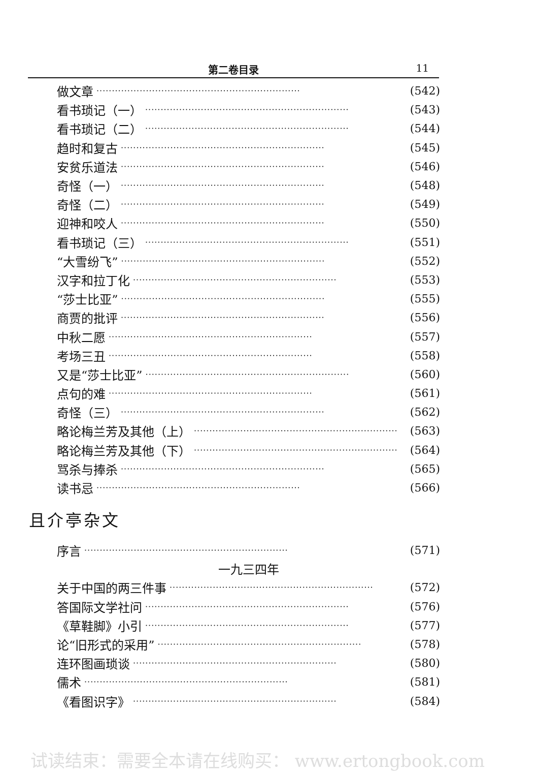第二卷目录 11
做文章 ·································································· (542)
看书琐记（一） ·································································· (543)
看书琐记（二） ·································································· (544)
趋时和复古 ·································································· (545)
安贫乐道法 ·································································· (546)
奇怪（一） ·································································· (548)
奇怪（二） ·································································· (549)
迎神和咬人 ·································································· (550)
看书琐记（三） ·································································· (551)
“大雪纷飞” ·································································· (552)
汉字和拉丁化 ·································································· (553)
“莎士比亚” ·································································· (555)
商贾的批评 ·································································· (556)
中秋二愿 ·································································· (557)
考场三丑 ·································································· (558)
又是“莎士比亚” ·································································· (560)
点句的难 ·································································· (561)
奇怪（三） ·································································· (562)
略论梅兰芳及其他（上） ·································································· (563)
略论梅兰芳及其他（下） ·································································· (564)
骂杀与捧杀 ·································································· (565)
读书忌 ·································································· (566)
且介亭杂文
序言 ·································································· (571)
一九三四年
关于中国的两三件事 ·································································· (572)
答国际文学社问 ·································································· (576)
《草鞋脚》小引 ·································································· (577)
论“旧形式的采用” ·································································· (578)
连环图画琐谈 ·································································· (580)
儒术 ·································································· (581)
《看图识字》 ·································································· (584)
试读结束：需要全本请在线购买： www.ertongbook.com